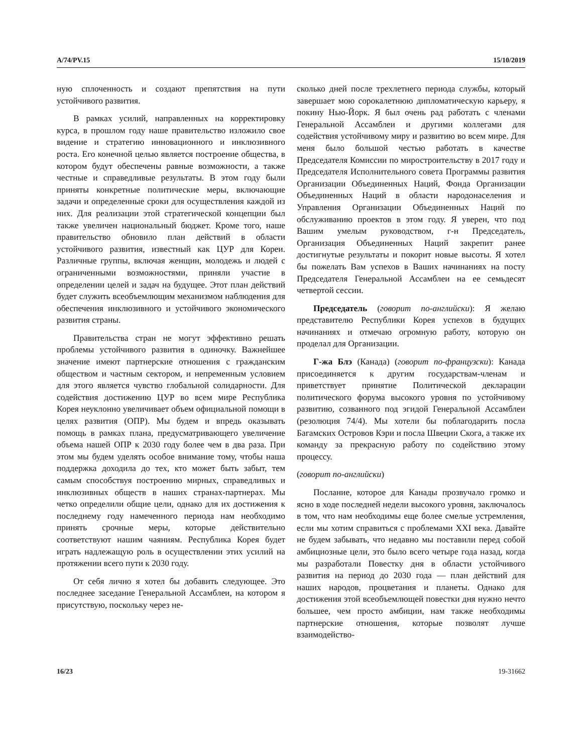A/74/PV.15 15/10/2019
ную сплоченность и создают препятствия на пути устойчивого развития.
В рамках усилий, направленных на корректировку курса, в прошлом году наше правительство изложило свое видение и стратегию инновационного и инклюзивного роста. Его конечной целью является построение общества, в котором будут обеспечены равные возможности, а также честные и справедливые результаты. В этом году были приняты конкретные политические меры, включающие задачи и определенные сроки для осуществления каждой из них. Для реализации этой стратегической концепции был также увеличен национальный бюджет. Кроме того, наше правительство обновило план действий в области устойчивого развития, известный как ЦУР для Кореи. Различные группы, включая женщин, молодежь и людей с ограниченными возможностями, приняли участие в определении целей и задач на будущее. Этот план действий будет служить всеобъемлющим механизмом наблюдения для обеспечения инклюзивного и устойчивого экономического развития страны.
Правительства стран не могут эффективно решать проблемы устойчивого развития в одиночку. Важнейшее значение имеют партнерские отношения с гражданским обществом и частным сектором, и непременным условием для этого является чувство глобальной солидарности. Для содействия достижению ЦУР во всем мире Республика Корея неуклонно увеличивает объем официальной помощи в целях развития (ОПР). Мы будем и впредь оказывать помощь в рамках плана, предусматривающего увеличение объема нашей ОПР к 2030 году более чем в два раза. При этом мы будем уделять особое внимание тому, чтобы наша поддержка доходила до тех, кто может быть забыт, тем самым способствуя построению мирных, справедливых и инклюзивных обществ в наших странах-партнерах. Мы четко определили общие цели, однако для их достижения к последнему году намеченного периода нам необходимо принять срочные меры, которые действительно соответствуют нашим чаяниям. Республика Корея будет играть надлежащую роль в осуществлении этих усилий на протяжении всего пути к 2030 году.
От себя лично я хотел бы добавить следующее. Это последнее заседание Генеральной Ассамблеи, на котором я присутствую, поскольку через не-
сколько дней после трехлетнего периода службы, который завершает мою сорокалетнюю дипломатическую карьеру, я покину Нью-Йорк. Я был очень рад работать с членами Генеральной Ассамблеи и другими коллегами для содействия устойчивому миру и развитию во всем мире. Для меня было большой честью работать в качестве Председателя Комиссии по миростроительству в 2017 году и Председателя Исполнительного совета Программы развития Организации Объединенных Наций, Фонда Организации Объединенных Наций в области народонаселения и Управления Организации Объединенных Наций по обслуживанию проектов в этом году. Я уверен, что под Вашим умелым руководством, г-н Председатель, Организация Объединенных Наций закрепит ранее достигнутые результаты и покорит новые высоты. Я хотел бы пожелать Вам успехов в Ваших начинаниях на посту Председателя Генеральной Ассамблеи на ее семьдесят четвертой сессии.
Председатель (говорит по-английски): Я желаю представителю Республики Корея успехов в будущих начинаниях и отмечаю огромную работу, которую он проделал для Организации.
Г-жа Блэ (Канада) (говорит по-французски): Канада присоединяется к другим государствам-членам и приветствует принятие Политической декларации политического форума высокого уровня по устойчивому развитию, созванного под эгидой Генеральной Ассамблеи (резолюция 74/4). Мы хотели бы поблагодарить посла Багамских Островов Кэри и посла Швеции Скога, а также их команду за прекрасную работу по содействию этому процессу.
(говорит по-английски)
Послание, которое для Канады прозвучало громко и ясно в ходе последней недели высокого уровня, заключалось в том, что нам необходимы еще более смелые устремления, если мы хотим справиться с проблемами XXI века. Давайте не будем забывать, что недавно мы поставили перед собой амбициозные цели, это было всего четыре года назад, когда мы разработали Повестку дня в области устойчивого развития на период до 2030 года — план действий для наших народов, процветания и планеты. Однако для достижения этой всеобъемлющей повестки дня нужно нечто большее, чем просто амбиции, нам также необходимы партнерские отношения, которые позволят лучше взаимодейство-
16/23 19-31662